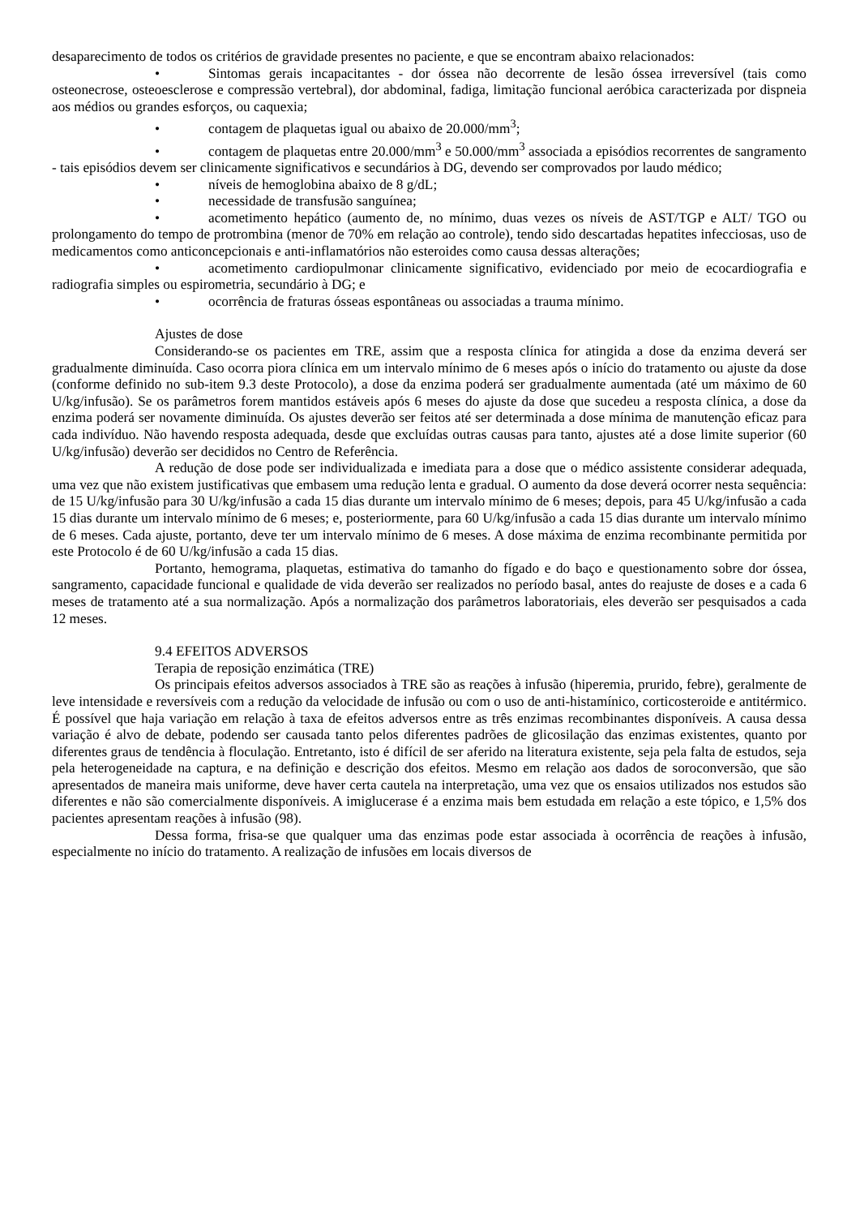desaparecimento de todos os critérios de gravidade presentes no paciente, e que se encontram abaixo relacionados:
• Sintomas gerais incapacitantes - dor óssea não decorrente de lesão óssea irreversível (tais como osteonecrose, osteoesclerose e compressão vertebral), dor abdominal, fadiga, limitação funcional aeróbica caracterizada por dispneia aos médios ou grandes esforços, ou caquexia;
• contagem de plaquetas igual ou abaixo de 20.000/mm<sup>3</sup>;
• contagem de plaquetas entre 20.000/mm<sup>3</sup> e 50.000/mm<sup>3</sup> associada a episódios recorrentes de sangramento - tais episódios devem ser clinicamente significativos e secundários à DG, devendo ser comprovados por laudo médico;
• níveis de hemoglobina abaixo de 8 g/dL;
• necessidade de transfusão sanguínea;
• acometimento hepático (aumento de, no mínimo, duas vezes os níveis de AST/TGP e ALT/ TGO ou prolongamento do tempo de protrombina (menor de 70% em relação ao controle), tendo sido descartadas hepatites infecciosas, uso de medicamentos como anticoncepcionais e anti-inflamatórios não esteroides como causa dessas alterações;
• acometimento cardiopulmonar clinicamente significativo, evidenciado por meio de ecocardiografia e radiografia simples ou espirometria, secundário à DG; e
• ocorrência de fraturas ósseas espontâneas ou associadas a trauma mínimo.
Ajustes de dose
Considerando-se os pacientes em TRE, assim que a resposta clínica for atingida a dose da enzima deverá ser gradualmente diminuída. Caso ocorra piora clínica em um intervalo mínimo de 6 meses após o início do tratamento ou ajuste da dose (conforme definido no sub-item 9.3 deste Protocolo), a dose da enzima poderá ser gradualmente aumentada (até um máximo de 60 U/kg/infusão). Se os parâmetros forem mantidos estáveis após 6 meses do ajuste da dose que sucedeu a resposta clínica, a dose da enzima poderá ser novamente diminuída. Os ajustes deverão ser feitos até ser determinada a dose mínima de manutenção eficaz para cada indivíduo. Não havendo resposta adequada, desde que excluídas outras causas para tanto, ajustes até a dose limite superior (60 U/kg/infusão) deverão ser decididos no Centro de Referência.
A redução de dose pode ser individualizada e imediata para a dose que o médico assistente considerar adequada, uma vez que não existem justificativas que embasem uma redução lenta e gradual. O aumento da dose deverá ocorrer nesta sequência: de 15 U/kg/infusão para 30 U/kg/infusão a cada 15 dias durante um intervalo mínimo de 6 meses; depois, para 45 U/kg/infusão a cada 15 dias durante um intervalo mínimo de 6 meses; e, posteriormente, para 60 U/kg/infusão a cada 15 dias durante um intervalo mínimo de 6 meses. Cada ajuste, portanto, deve ter um intervalo mínimo de 6 meses. A dose máxima de enzima recombinante permitida por este Protocolo é de 60 U/kg/infusão a cada 15 dias.
Portanto, hemograma, plaquetas, estimativa do tamanho do fígado e do baço e questionamento sobre dor óssea, sangramento, capacidade funcional e qualidade de vida deverão ser realizados no período basal, antes do reajuste de doses e a cada 6 meses de tratamento até a sua normalização. Após a normalização dos parâmetros laboratoriais, eles deverão ser pesquisados a cada 12 meses.
9.4 EFEITOS ADVERSOS
Terapia de reposição enzimática (TRE)
Os principais efeitos adversos associados à TRE são as reações à infusão (hiperemia, prurido, febre), geralmente de leve intensidade e reversíveis com a redução da velocidade de infusão ou com o uso de anti-histamínico, corticosteroide e antitérmico. É possível que haja variação em relação à taxa de efeitos adversos entre as três enzimas recombinantes disponíveis. A causa dessa variação é alvo de debate, podendo ser causada tanto pelos diferentes padrões de glicosilação das enzimas existentes, quanto por diferentes graus de tendência à floculação. Entretanto, isto é difícil de ser aferido na literatura existente, seja pela falta de estudos, seja pela heterogeneidade na captura, e na definição e descrição dos efeitos. Mesmo em relação aos dados de soroconversão, que são apresentados de maneira mais uniforme, deve haver certa cautela na interpretação, uma vez que os ensaios utilizados nos estudos são diferentes e não são comercialmente disponíveis. A imiglucerase é a enzima mais bem estudada em relação a este tópico, e 1,5% dos pacientes apresentam reações à infusão (98).
Dessa forma, frisa-se que qualquer uma das enzimas pode estar associada à ocorrência de reações à infusão, especialmente no início do tratamento. A realização de infusões em locais diversos de